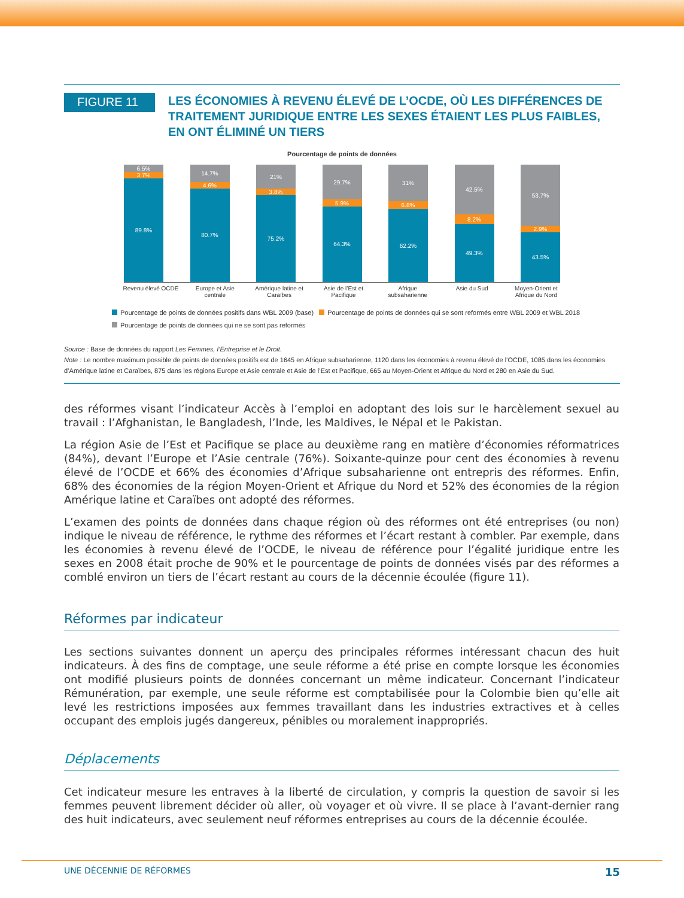FIGURE 11
LES ÉCONOMIES À REVENU ÉLEVÉ DE L’OCDE, OÙ LES DIFFÉRENCES DE TRAITEMENT JURIDIQUE ENTRE LES SEXES ÉTAIENT LES PLUS FAIBLES, EN ONT ÉLIMINÉ UN TIERS
Pourcentage de points de données
6.5%
3.7%
89.8%
14.7%
4.6%
80.7%
21%
3.8%
75.2%
29.7%
5.9%
64.3%
31%
6.8%
62.2%
42.5%
8.2%
49.3%
53.7%
2.9%
43.5%
Revenu élevé OCDE Europe et Asie centrale Amérique latine et Caraïbes Asie de l’Est et Pacifique Afrique subsaharienne Asie du Sud Moyen-Orient et Afrique du Nord
Pourcentage de points de données positifs dans WBL 2009 (base) Pourcentage de points de données qui se sont reformés entre WBL 2009 et WBL 2018
Pourcentage de points de données qui ne se sont pas reformés
Source : Base de données du rapport Les Femmes, l’Entreprise et le Droit.
Note : Le nombre maximum possible de points de données positifs est de 1645 en Afrique subsaharienne, 1120 dans les économies à revenu élevé de l’OCDE, 1085 dans les économies d’Amérique latine et Caraïbes, 875 dans les régions Europe et Asie centrale et Asie de l’Est et Pacifique, 665 au Moyen-Orient et Afrique du Nord et 280 en Asie du Sud.
des réformes visant l’indicateur Accès à l’emploi en adoptant des lois sur le harcèlement sexuel au travail : l’Afghanistan, le Bangladesh, l’Inde, les Maldives, le Népal et le Pakistan.
La région Asie de l’Est et Pacifique se place au deuxième rang en matière d’économies réformatrices (84%), devant l’Europe et l’Asie centrale (76%). Soixante-quinze pour cent des économies à revenu élevé de l’OCDE et 66% des économies d’Afrique subsaharienne ont entrepris des réformes. Enfin, 68% des économies de la région Moyen-Orient et Afrique du Nord et 52% des économies de la région Amérique latine et Caraïbes ont adopté des réformes.
L’examen des points de données dans chaque région où des réformes ont été entreprises (ou non) indique le niveau de référence, le rythme des réformes et l’écart restant à combler. Par exemple, dans les économies à revenu élevé de l’OCDE, le niveau de référence pour l’égalité juridique entre les sexes en 2008 était proche de 90% et le pourcentage de points de données visés par des réformes a comblé environ un tiers de l’écart restant au cours de la décennie écoulée (figure 11).
Réformes par indicateur
Les sections suivantes donnent un aperçu des principales réformes intéressant chacun des huit indicateurs. À des fins de comptage, une seule réforme a été prise en compte lorsque les économies ont modifié plusieurs points de données concernant un même indicateur. Concernant l’indicateur Rémunération, par exemple, une seule réforme est comptabilisée pour la Colombie bien qu’elle ait levé les restrictions imposées aux femmes travaillant dans les industries extractives et à celles occupant des emplois jugés dangereux, pénibles ou moralement inappropriés.
Déplacements
Cet indicateur mesure les entraves à la liberté de circulation, y compris la question de savoir si les femmes peuvent librement décider où aller, où voyager et où vivre. Il se place à l’avant-dernier rang des huit indicateurs, avec seulement neuf réformes entreprises au cours de la décennie écoulée.
UNE DÉCENNIE DE RÉFORMES 15